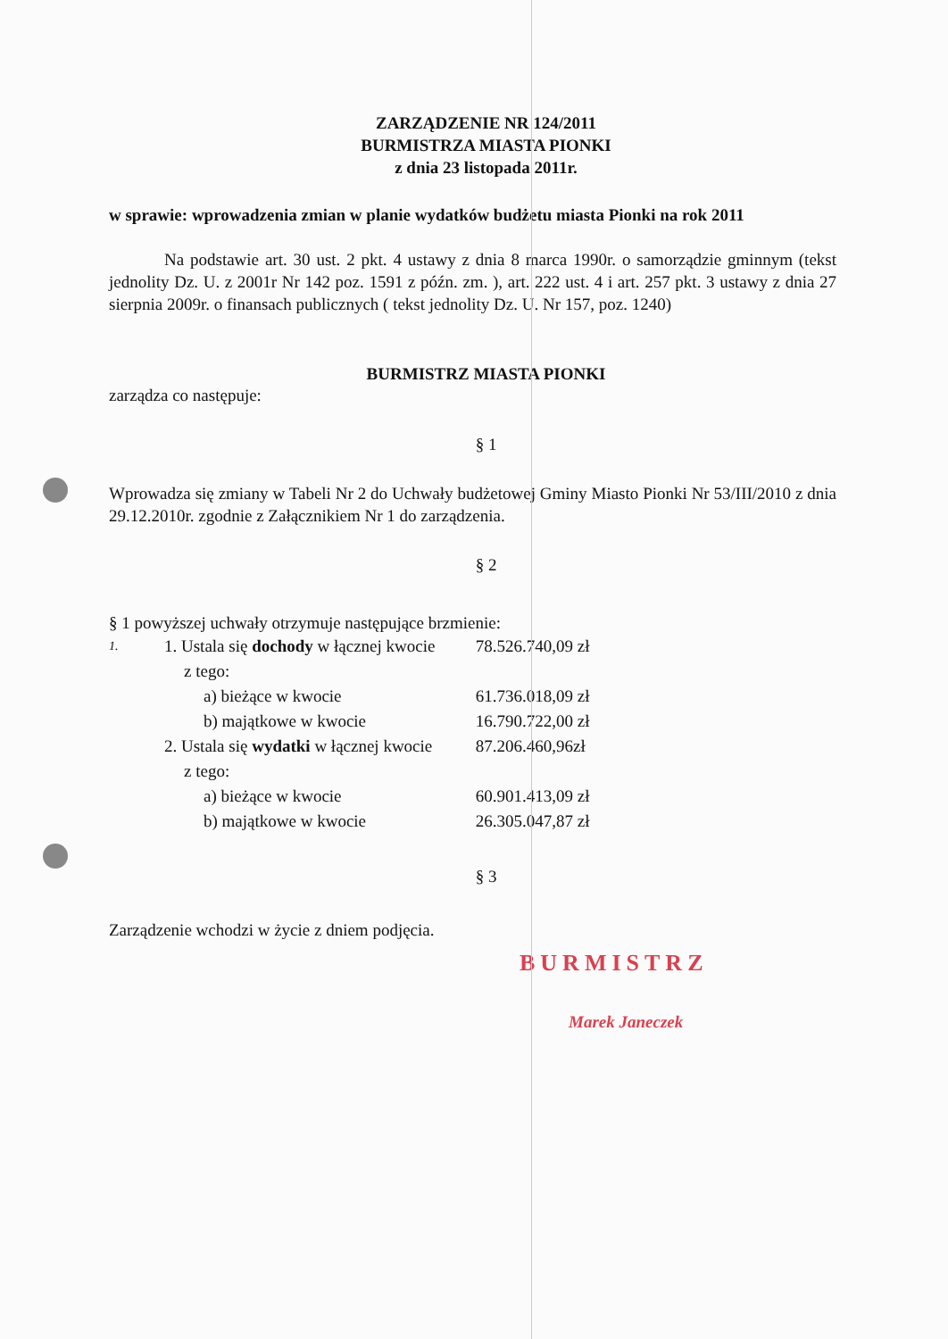ZARZĄDZENIE NR 124/2011
BURMISTRZA MIASTA PIONKI
z dnia 23 listopada 2011r.
w sprawie: wprowadzenia zmian w planie wydatków budżetu miasta Pionki na rok 2011
Na podstawie art. 30 ust. 2 pkt. 4 ustawy z dnia 8 marca 1990r. o samorządzie gminnym (tekst jednolity Dz. U. z 2001r Nr 142 poz. 1591 z późn. zm. ), art. 222 ust. 4 i art. 257 pkt. 3 ustawy z dnia 27 sierpnia 2009r. o finansach publicznych ( tekst jednolity Dz. U. Nr 157, poz. 1240)
BURMISTRZ MIASTA PIONKI
zarządza co następuje:
§ 1
Wprowadza się zmiany w Tabeli Nr 2 do Uchwały budżetowej Gminy Miasto Pionki Nr 53/III/2010 z dnia 29.12.2010r. zgodnie z Załącznikiem Nr 1 do zarządzenia.
§ 2
§ 1 powyższej uchwały otrzymuje następujące brzmienie:
| 1. | 1. Ustala się dochody w łącznej kwocie | | 78.526.740,09 zł |
| | | z tego: | |
| | | a) bieżące w kwocie | 61.736.018,09 zł |
| | | b) majątkowe w kwocie | 16.790.722,00 zł |
| | 2. Ustala się wydatki w łącznej kwocie | | 87.206.460,96zł |
| | | z tego: | |
| | | a) bieżące w kwocie | 60.901.413,09 zł |
| | | b) majątkowe w kwocie | 26.305.047,87 zł |
§ 3
Zarządzenie wchodzi w życie z dniem podjęcia.
BURMISTRZ
Marek Janeczek